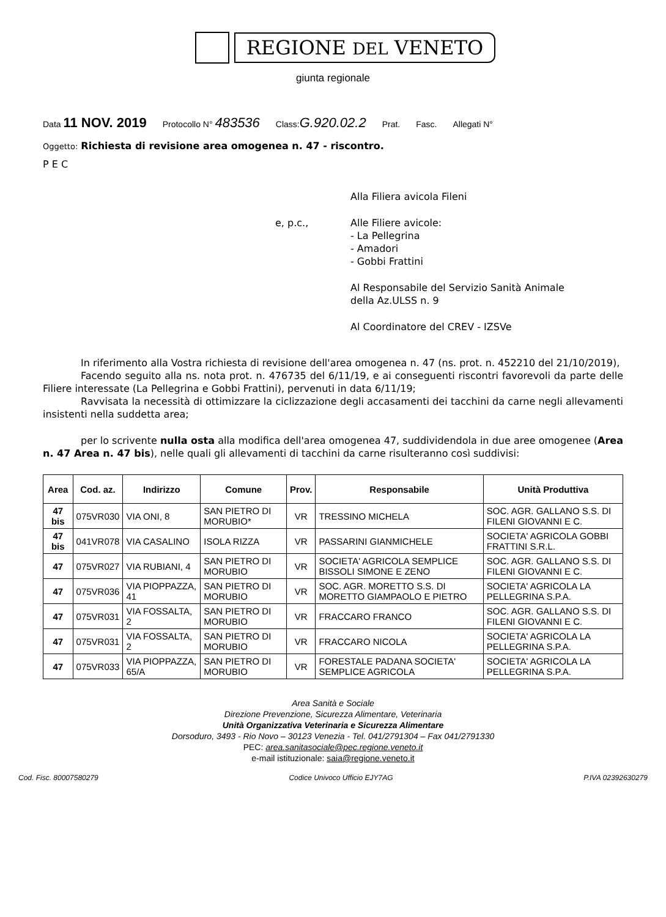REGIONE DEL VENETO
giunta regionale
Data 11 NOV. 2019 Protocollo N° 483536 Class:G.920.02.2 Prat. Fasc. Allegati N°
Oggetto: Richiesta di revisione area omogenea n. 47 - riscontro.
P E C
Alla Filiera avicola Fileni
e, p.c., Alle Filiere avicole:
- La Pellegrina
- Amadori
- Gobbi Frattini
Al Responsabile del Servizio Sanità Animale
della Az.ULSS n. 9
Al Coordinatore del CREV - IZSVe
In riferimento alla Vostra richiesta di revisione dell'area omogenea n. 47 (ns. prot. n. 452210 del 21/10/2019),
Facendo seguito alla ns. nota prot. n. 476735 del 6/11/19, e ai conseguenti riscontri favorevoli da parte delle Filiere interessate (La Pellegrina e Gobbi Frattini), pervenuti in data 6/11/19;
Ravvisata la necessità di ottimizzare la ciclizzazione degli accasamenti dei tacchini da carne negli allevamenti insistenti nella suddetta area;
per lo scrivente nulla osta alla modifica dell'area omogenea 47, suddividendola in due aree omogenee (Area n. 47 Area n. 47 bis), nelle quali gli allevamenti di tacchini da carne risulteranno così suddivisi:
| Area | Cod. az. | Indirizzo | Comune | Prov. | Responsabile | Unità Produttiva |
| --- | --- | --- | --- | --- | --- | --- |
| 47 bis | 075VR030 | VIA ONI, 8 | SAN PIETRO DI MORUBIO* | VR | TRESSINO MICHELA | SOC. AGR. GALLANO S.S. DI FILENI GIOVANNI E C. |
| 47 bis | 041VR078 | VIA CASALINO | ISOLA RIZZA | VR | PASSARINI GIANMICHELE | SOCIETA' AGRICOLA GOBBI FRATTINI S.R.L. |
| 47 | 075VR027 | VIA RUBIANI, 4 | SAN PIETRO DI MORUBIO | VR | SOCIETA' AGRICOLA SEMPLICE BISSOLI SIMONE E ZENO | SOC. AGR. GALLANO S.S. DI FILENI GIOVANNI E C. |
| 47 | 075VR036 | VIA PIOPPAZZA, 41 | SAN PIETRO DI MORUBIO | VR | SOC. AGR. MORETTO S.S. DI MORETTO GIAMPAOLO E PIETRO | SOCIETA' AGRICOLA LA PELLEGRINA S.P.A. |
| 47 | 075VR031 | VIA FOSSALTA, 2 | SAN PIETRO DI MORUBIO | VR | FRACCARO FRANCO | SOC. AGR. GALLANO S.S. DI FILENI GIOVANNI E C. |
| 47 | 075VR031 | VIA FOSSALTA, 2 | SAN PIETRO DI MORUBIO | VR | FRACCARO NICOLA | SOCIETA' AGRICOLA LA PELLEGRINA S.P.A. |
| 47 | 075VR033 | VIA PIOPPAZZA, 65/A | SAN PIETRO DI MORUBIO | VR | FORESTALE PADANA SOCIETA' SEMPLICE AGRICOLA | SOCIETA' AGRICOLA LA PELLEGRINA S.P.A. |
Area Sanità e Sociale
Direzione Prevenzione, Sicurezza Alimentare, Veterinaria
Unità Organizzativa Veterinaria e Sicurezza Alimentare
Dorsoduro, 3493 - Rio Novo – 30123 Venezia - Tel. 041/2791304 – Fax 041/2791330
PEC: area.sanitasociale@pec.regione.veneto.it
e-mail istituzionale: saia@regione.veneto.it
Cod. Fisc. 80007580279 Codice Univoco Ufficio EJY7AG P.IVA 02392630279